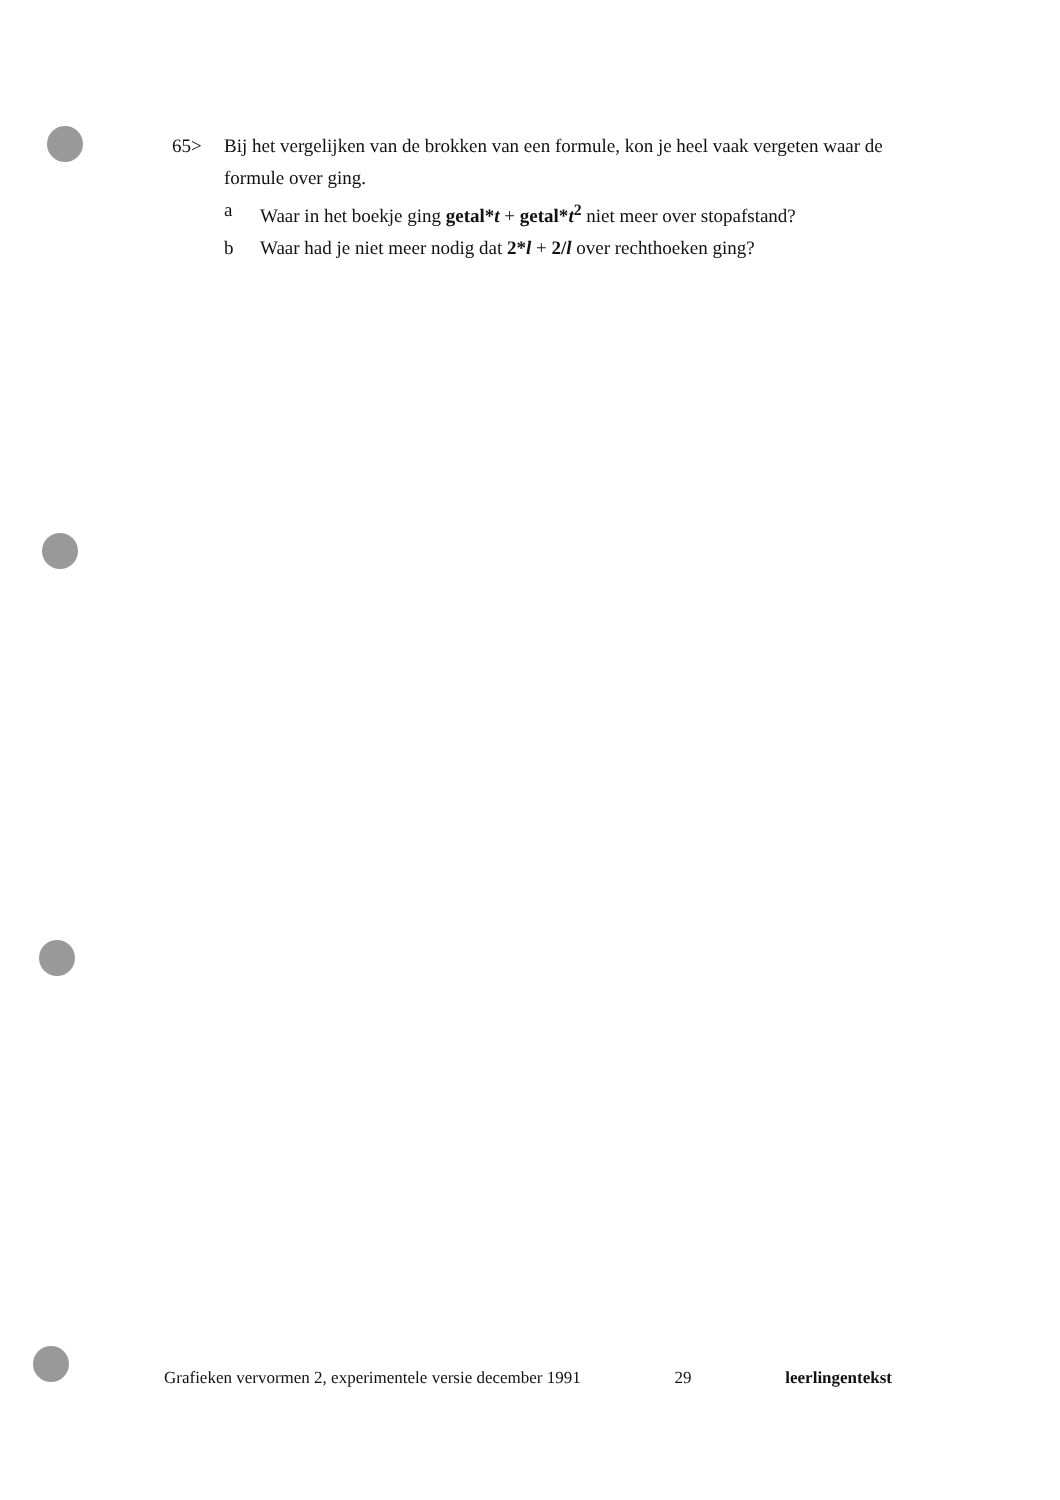65> Bij het vergelijken van de brokken van een formule, kon je heel vaak vergeten waar de formule over ging.
a Waar in het boekje ging getal*t + getal*t<sup>2</sup> niet meer over stopafstand?
b Waar had je niet meer nodig dat 2*l + 2/l over rechthoeken ging?
Grafieken vervormen 2, experimentele versie december 1991 29 leerlingentekst